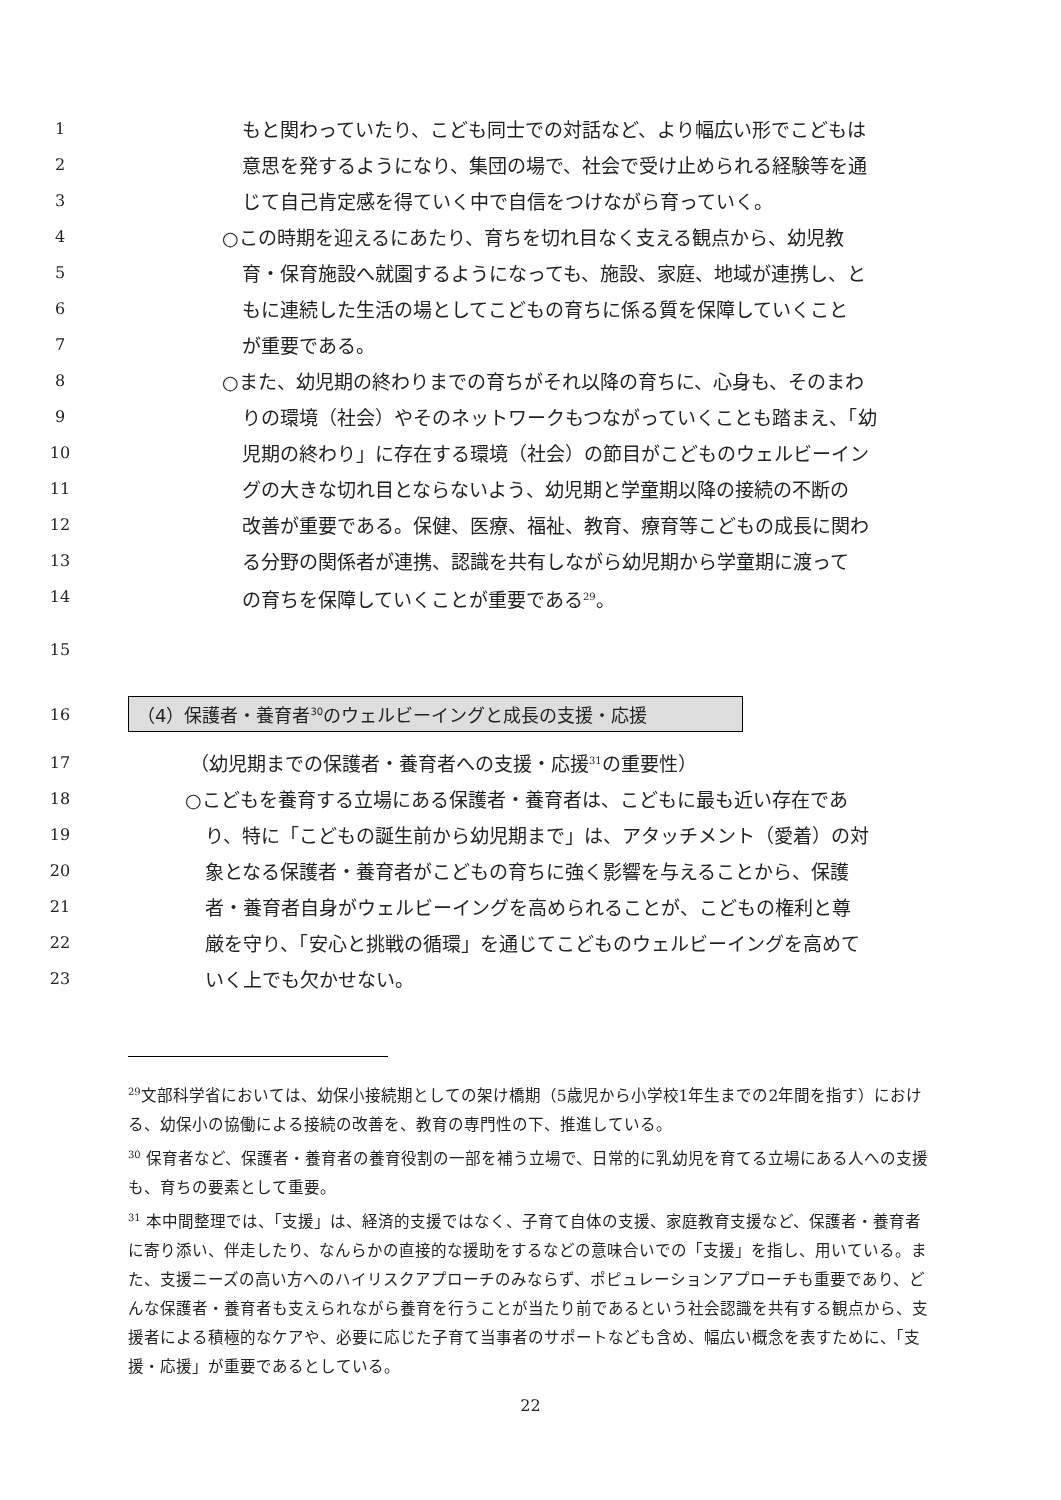1 もと関わっていたり、こども同士での対話など、より幅広い形でこどもは
2 意思を発するようになり、集団の場で、社会で受け止められる経験等を通
3 じて自己肯定感を得ていく中で自信をつけながら育っていく。
4 ○この時期を迎えるにあたり、育ちを切れ目なく支える観点から、幼児教
5 育・保育施設へ就園するようになっても、施設、家庭、地域が連携し、と
6 もに連続した生活の場としてこどもの育ちに係る質を保障していくこと
7 が重要である。
8 ○また、幼児期の終わりまでの育ちがそれ以降の育ちに、心身も、そのまわ
9 りの環境（社会）やそのネットワークもつながっていくことも踏まえ、「幼
10 児期の終わり」に存在する環境（社会）の節目がこどものウェルビーイン
11 グの大きな切れ目とならないよう、幼児期と学童期以降の接続の不断の
12 改善が重要である。保健、医療、福祉、教育、療育等こどもの成長に関わ
13 る分野の関係者が連携、認識を共有しながら幼児期から学童期に渡って
14 の育ちを保障していくことが重要である<sup>29</sup>。
15
16
（4）保護者・養育者<sup>30</sup>のウェルビーイングと成長の支援・応援
17 （幼児期までの保護者・養育者への支援・応援<sup>31</sup>の重要性）
18 ○こどもを養育する立場にある保護者・養育者は、こどもに最も近い存在であ
19 り、特に「こどもの誕生前から幼児期まで」は、アタッチメント（愛着）の対
20 象となる保護者・養育者がこどもの育ちに強く影響を与えることから、保護
21 者・養育者自身がウェルビーイングを高められることが、こどもの権利と尊
22 厳を守り、「安心と挑戦の循環」を通じてこどものウェルビーイングを高めて
23 いく上でも欠かせない。
<sup>29</sup> 文部科学省においては、幼保小接続期としての架け橋期（5歳児から小学校1年生までの2年間を指す）における、幼保小の協働による接続の改善を、教育の専門性の下、推進している。
<sup>30</sup> 保育者など、保護者・養育者の養育役割の一部を補う立場で、日常的に乳幼児を育てる立場にある人への支援も、育ちの要素として重要。
<sup>31</sup> 本中間整理では、「支援」は、経済的支援ではなく、子育て自体の支援、家庭教育支援など、保護者・養育者に寄り添い、伴走したり、なんらかの直接的な援助をするなどの意味合いでの「支援」を指し、用いている。また、支援ニーズの高い方へのハイリスクアプローチのみならず、ポピュレーションアプローチも重要であり、どんな保護者・養育者も支えられながら養育を行うことが当たり前であるという社会認識を共有する観点から、支援者による積極的なケアや、必要に応じた子育て当事者のサポートなども含め、幅広い概念を表すために、「支援・応援」が重要であるとしている。
22